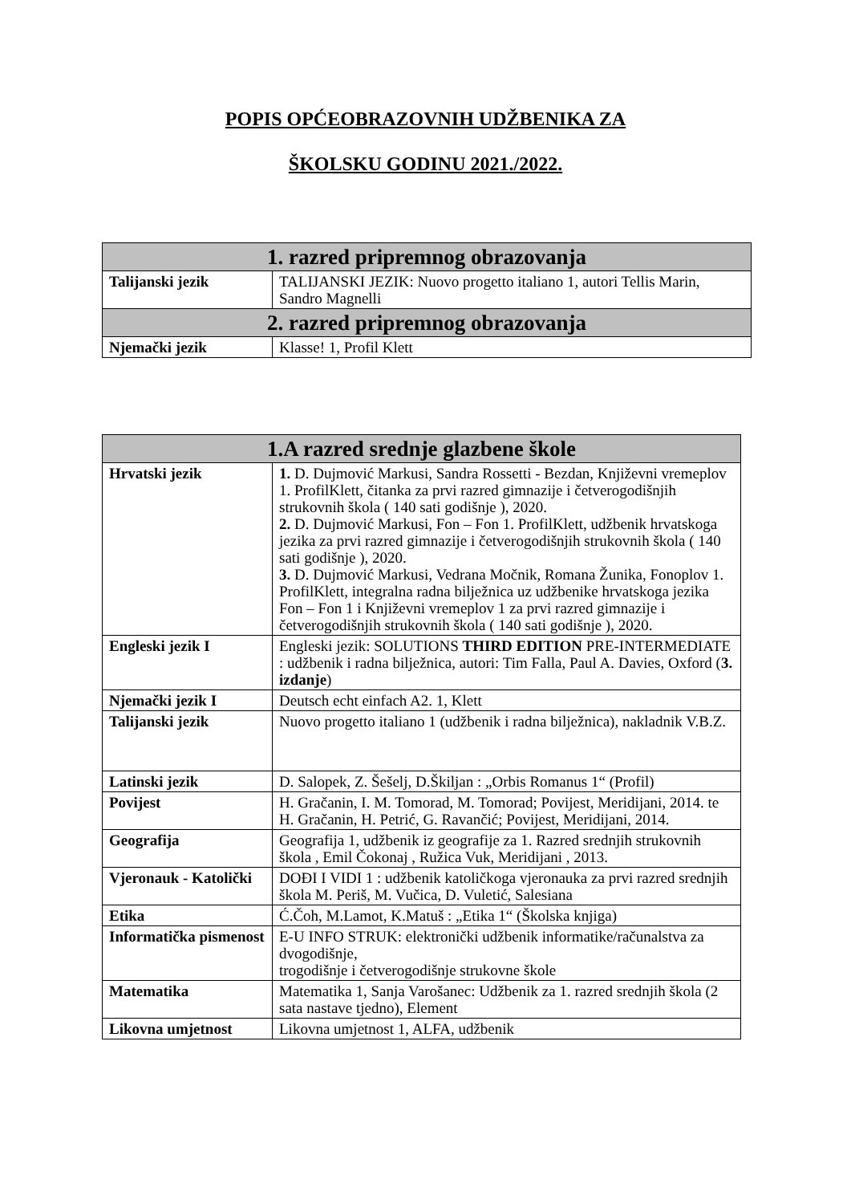POPIS OPĆEOBRAZOVNIH UDŽBENIKA ZA
ŠKOLSKU GODINU 2021./2022.
| 1. razred pripremnog obrazovanja | |
| --- | --- |
| Talijanski jezik | TALIJANSKI JEZIK: Nuovo progetto italiano 1, autori Tellis Marin, Sandro Magnelli |
| 2. razred pripremnog obrazovanja | |
| Njemački jezik | Klasse! 1, Profil Klett |
| 1.A razred srednje glazbene škole | |
| --- | --- |
| Hrvatski jezik | 1. D. Dujmović Markusi, Sandra Rossetti - Bezdan, Književni vremeplov 1. ProfilKlett, čitanka za prvi razred gimnazije i četverogodišnjih strukovnih škola ( 140 sati godišnje ), 2020. 2. D. Dujmović Markusi, Fon – Fon 1. ProfilKlett, udžbenik hrvatskoga jezika za prvi razred gimnazije i četverogodišnjih strukovnih škola ( 140 sati godišnje ), 2020. 3. D. Dujmović Markusi, Vedrana Močnik, Romana Žunika, Fonoplov 1. ProfilKlett, integralna radna bilježnica uz udžbenike hrvatskoga jezika Fon – Fon 1 i Književni vremeplov 1 za prvi razred gimnazije i četverogodišnjih strukovnih škola ( 140 sati godišnje ), 2020. |
| Engleski jezik I | Engleski jezik: SOLUTIONS THIRD EDITION PRE-INTERMEDIATE : udžbenik i radna bilježnica, autori: Tim Falla, Paul A. Davies, Oxford ( 3. izdanje ) |
| Njemački jezik I | Deutsch echt einfach A2. 1, Klett |
| Talijanski jezik | Nuovo progetto italiano 1 (udžbenik i radna bilježnica), nakladnik V.B.Z. |
| Latinski jezik | D. Salopek, Z. Šešelj, D.Škiljan : „Orbis Romanus 1“ (Profil) |
| Povijest | H. Gračanin, I. M. Tomorad, M. Tomorad; Povijest, Meridijani, 2014. te H. Gračanin, H. Petrić, G. Ravančić; Povijest, Meridijani, 2014. |
| Geografija | Geografija 1, udžbenik iz geografije za 1. Razred srednjih strukovnih škola , Emil Čokonaj , Ružica Vuk, Meridijani , 2013. |
| Vjeronauk - Katolički | DOĐI I VIDI 1 : udžbenik katoličkoga vjeronauka za prvi razred srednjih škola M. Periš, M. Vučica, D. Vuletić, Salesiana |
| Etika | Ć.Čoh, M.Lamot, K.Matuš : „Etika 1“ (Školska knjiga) |
| Informatička pismenost | E-U INFO STRUK: elektronički udžbenik informatike/računalstva za dvogodišnje, trogodišnje i četverogodišnje strukovne škole |
| Matematika | Matematika 1, Sanja Varošanec: Udžbenik za 1. razred srednjih škola (2 sata nastave tjedno), Element |
| Likovna umjetnost | Likovna umjetnost 1, ALFA, udžbenik |